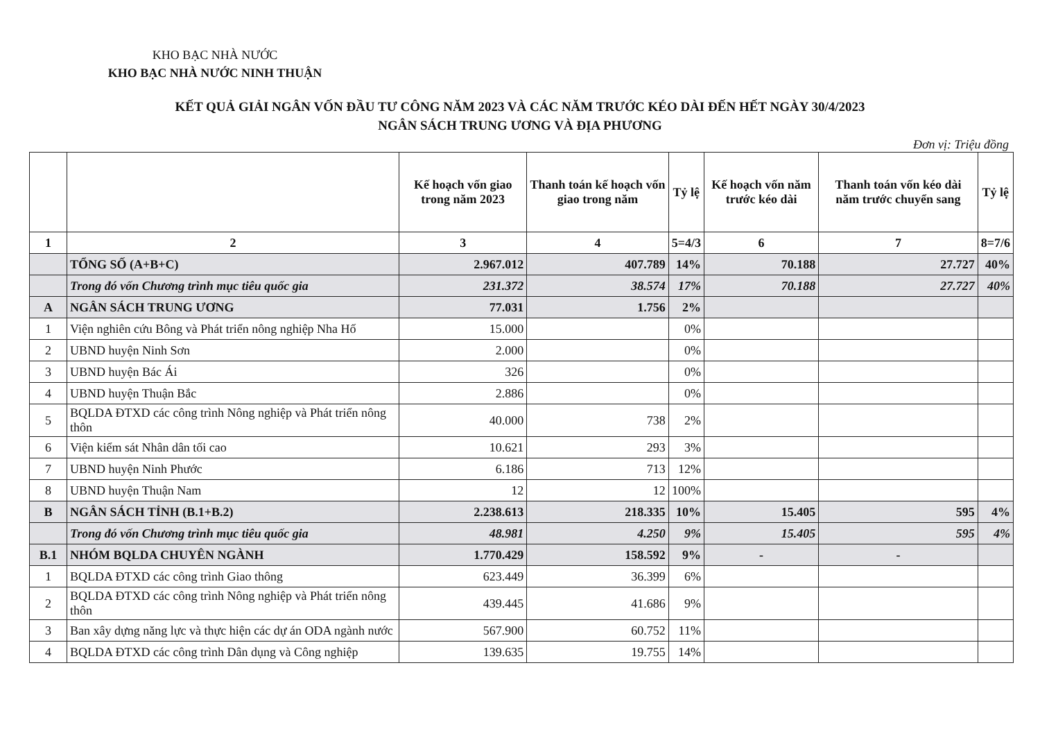KHO BẠC NHÀ NƯỚC
KHO BẠC NHÀ NƯỚC NINH THUẬN
KẾT QUẢ GIẢI NGÂN VỐN ĐẦU TƯ CÔNG NĂM 2023 VÀ CÁC NĂM TRƯỚC KÉO DÀI ĐẾN HẾT NGÀY 30/4/2023
NGÂN SÁCH TRUNG ƯƠNG VÀ ĐỊA PHƯƠNG
Đơn vị: Triệu đồng
| | | Kế hoạch vốn giao trong năm 2023 | Thanh toán kế hoạch vốn giao trong năm | Tỷ lệ | Kế hoạch vốn năm trước kéo dài | Thanh toán vốn kéo dài năm trước chuyển sang | Tỷ lệ |
| --- | --- | --- | --- | --- | --- | --- | --- |
| 1 | 2 | 3 | 4 | 5=4/3 | 6 | 7 | 8=7/6 |
| | TỔNG SỐ (A+B+C) | 2.967.012 | 407.789 | 14% | 70.188 | 27.727 | 40% |
| | Trong đó vốn Chương trình mục tiêu quốc gia | 231.372 | 38.574 | 17% | 70.188 | 27.727 | 40% |
| A | NGÂN SÁCH TRUNG ƯƠNG | 77.031 | 1.756 | 2% | | | |
| 1 | Viện nghiên cứu Bông và Phát triển nông nghiệp Nha Hố | 15.000 | | 0% | | | |
| 2 | UBND huyện Ninh Sơn | 2.000 | | 0% | | | |
| 3 | UBND huyện Bác Ái | 326 | | 0% | | | |
| 4 | UBND huyện Thuận Bắc | 2.886 | | 0% | | | |
| 5 | BQLDA ĐTXD các công trình Nông nghiệp và Phát triển nông thôn | 40.000 | 738 | 2% | | | |
| 6 | Viện kiểm sát Nhân dân tối cao | 10.621 | 293 | 3% | | | |
| 7 | UBND huyện Ninh Phước | 6.186 | 713 | 12% | | | |
| 8 | UBND huyện Thuận Nam | 12 | 12 | 100% | | | |
| B | NGÂN SÁCH TỈNH (B.1+B.2) | 2.238.613 | 218.335 | 10% | 15.405 | 595 | 4% |
| | Trong đó vốn Chương trình mục tiêu quốc gia | 48.981 | 4.250 | 9% | 15.405 | 595 | 4% |
| B.1 | NHÓM BQLDA CHUYÊN NGÀNH | 1.770.429 | 158.592 | 9% | - | - | |
| 1 | BQLDA ĐTXD các công trình Giao thông | 623.449 | 36.399 | 6% | | | |
| 2 | BQLDA ĐTXD các công trình Nông nghiệp và Phát triển nông thôn | 439.445 | 41.686 | 9% | | | |
| 3 | Ban xây dựng năng lực và thực hiện các dự án ODA ngành nước | 567.900 | 60.752 | 11% | | | |
| 4 | BQLDA ĐTXD các công trình Dân dụng và Công nghiệp | 139.635 | 19.755 | 14% | | | |